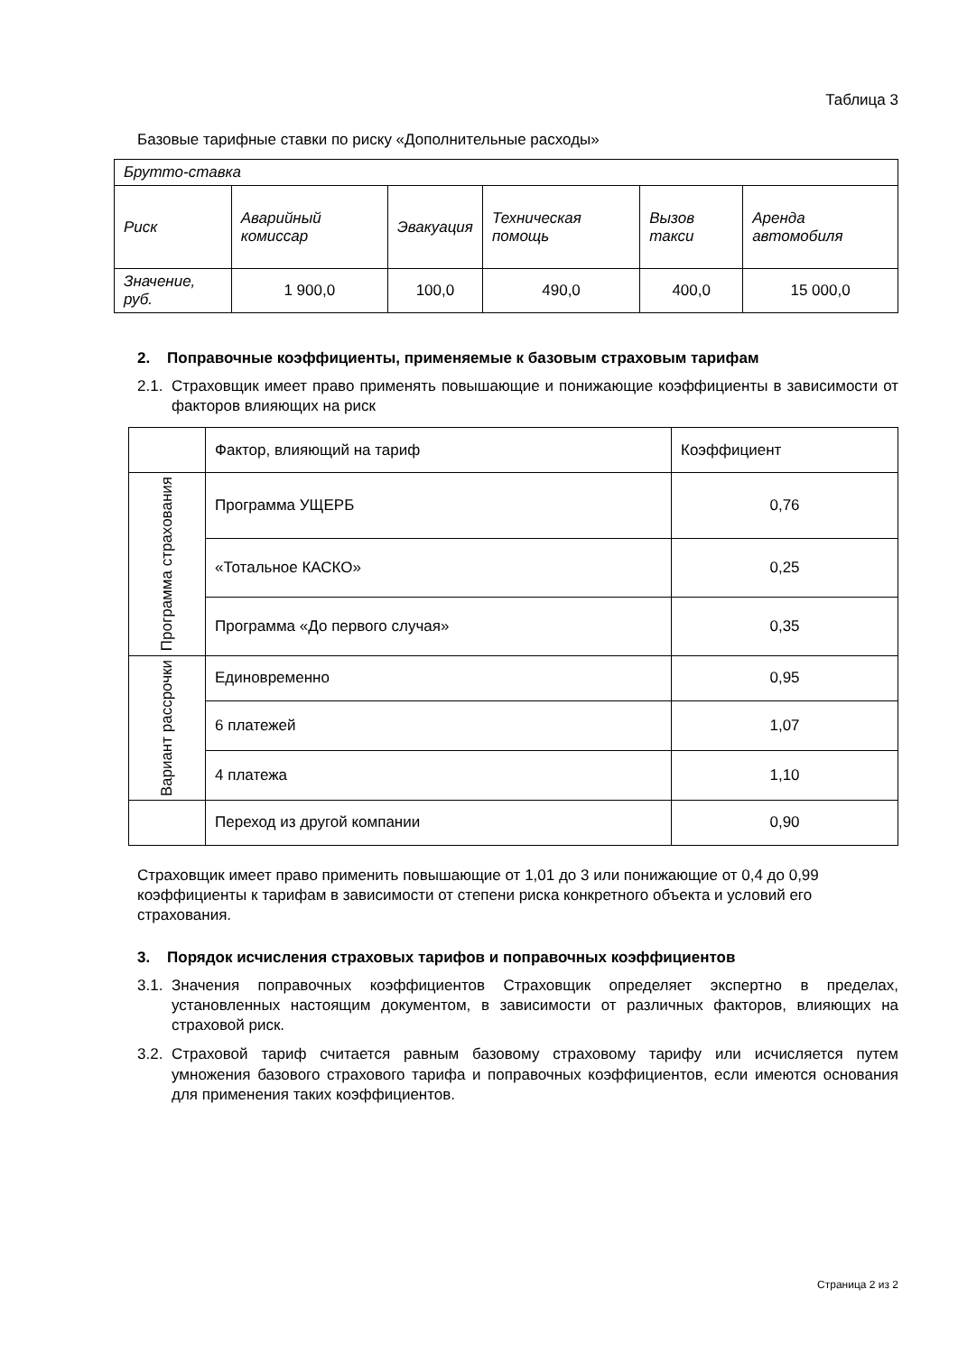Таблица 3
Базовые тарифные ставки по риску «Дополнительные расходы»
| Брутто-ставка | | | | | |
| Риск | Аварийный комиссар | Эвакуация | Техническая помощь | Вызов такси | Аренда автомобиля |
| Значение, руб. | 1 900,0 | 100,0 | 490,0 | 400,0 | 15 000,0 |
2. Поправочные коэффициенты, применяемые к базовым страховым тарифам
2.1. Страховщик имеет право применять повышающие и понижающие коэффициенты в зависимости от факторов влияющих на риск
| | Фактор, влияющий на тариф | Коэффициент |
| Программа страхования | Программа УЩЕРБ | 0,76 |
| | «Тотальное КАСКО» | 0,25 |
| | Программа «До первого случая» | 0,35 |
| Вариант рассрочки | Единовременно | 0,95 |
| | 6 платежей | 1,07 |
| | 4 платежа | 1,10 |
| | Переход из другой компании | 0,90 |
Страховщик имеет право применить повышающие от 1,01 до 3 или понижающие от 0,4 до 0,99 коэффициенты к тарифам в зависимости от степени риска конкретного объекта и условий его страхования.
3. Порядок исчисления страховых тарифов и поправочных коэффициентов
3.1. Значения поправочных коэффициентов Страховщик определяет экспертно в пределах, установленных настоящим документом, в зависимости от различных факторов, влияющих на страховой риск.
3.2. Страховой тариф считается равным базовому страховому тарифу или исчисляется путем умножения базового страхового тарифа и поправочных коэффициентов, если имеются основания для применения таких коэффициентов.
Страница 2 из 2